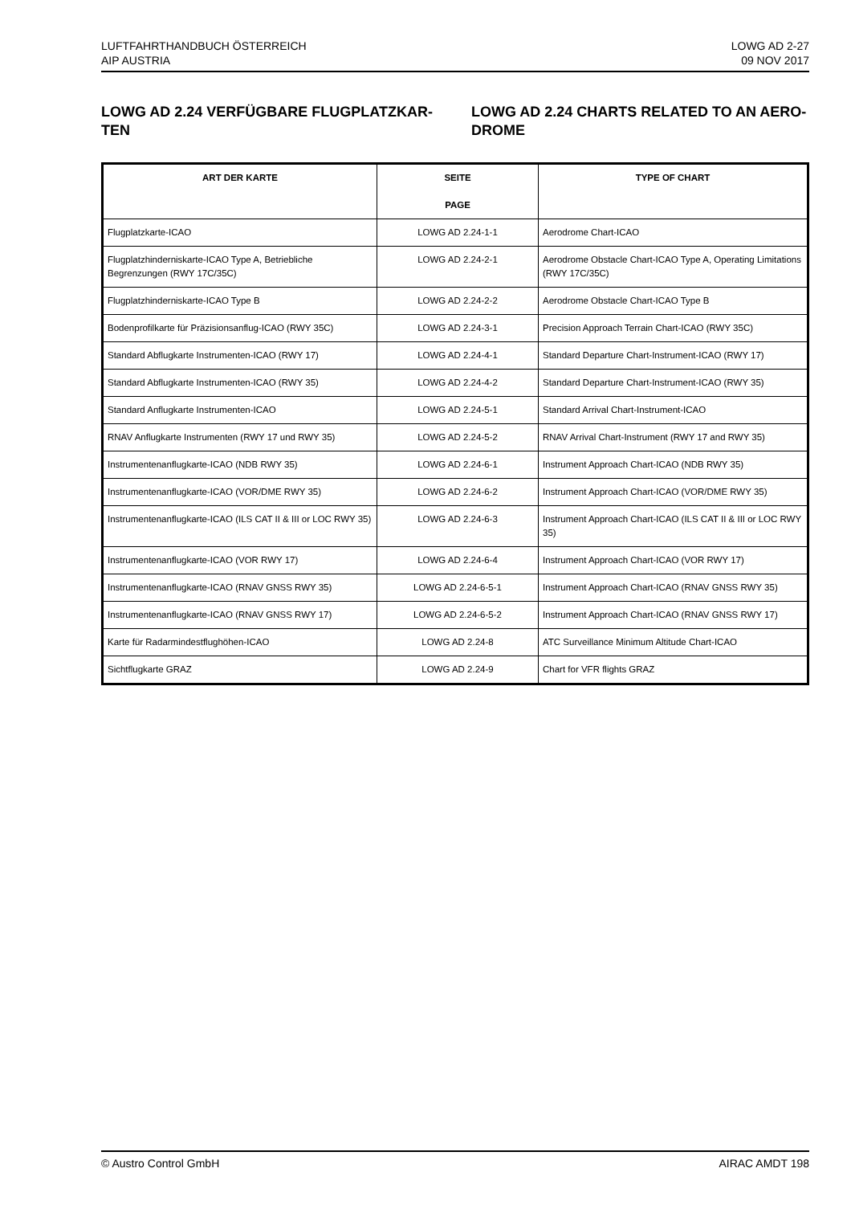LUFTFAHRTHANDBUCH ÖSTERREICH
AIP AUSTRIA
LOWG AD 2-27
09 NOV 2017
LOWG AD 2.24 VERFÜGBARE FLUGPLATZKAR-TEN
LOWG AD 2.24 CHARTS RELATED TO AN AERO-DROME
| ART DER KARTE | SEITE PAGE | TYPE OF CHART |
| --- | --- | --- |
| Flugplatzkarte-ICAO | LOWG AD 2.24-1-1 | Aerodrome Chart-ICAO |
| Flugplatzhinderniskarte-ICAO Type A, Betriebliche Begrenzungen (RWY 17C/35C) | LOWG AD 2.24-2-1 | Aerodrome Obstacle Chart-ICAO Type A, Operating Limitations (RWY 17C/35C) |
| Flugplatzhinderniskarte-ICAO Type B | LOWG AD 2.24-2-2 | Aerodrome Obstacle Chart-ICAO Type B |
| Bodenprofilkarte für Präzisionsanflug-ICAO (RWY 35C) | LOWG AD 2.24-3-1 | Precision Approach Terrain Chart-ICAO (RWY 35C) |
| Standard Abflugkarte Instrumenten-ICAO (RWY 17) | LOWG AD 2.24-4-1 | Standard Departure Chart-Instrument-ICAO (RWY 17) |
| Standard Abflugkarte Instrumenten-ICAO (RWY 35) | LOWG AD 2.24-4-2 | Standard Departure Chart-Instrument-ICAO (RWY 35) |
| Standard Anflugkarte Instrumenten-ICAO | LOWG AD 2.24-5-1 | Standard Arrival Chart-Instrument-ICAO |
| RNAV Anflugkarte Instrumenten (RWY 17 und RWY 35) | LOWG AD 2.24-5-2 | RNAV Arrival Chart-Instrument (RWY 17 and RWY 35) |
| Instrumentenanflugkarte-ICAO (NDB RWY 35) | LOWG AD 2.24-6-1 | Instrument Approach Chart-ICAO (NDB RWY 35) |
| Instrumentenanflugkarte-ICAO (VOR/DME RWY 35) | LOWG AD 2.24-6-2 | Instrument Approach Chart-ICAO (VOR/DME RWY 35) |
| Instrumentenanflugkarte-ICAO (ILS CAT II & III or LOC RWY 35) | LOWG AD 2.24-6-3 | Instrument Approach Chart-ICAO (ILS CAT II & III or LOC RWY 35) |
| Instrumentenanflugkarte-ICAO (VOR RWY 17) | LOWG AD 2.24-6-4 | Instrument Approach Chart-ICAO (VOR RWY 17) |
| Instrumentenanflugkarte-ICAO (RNAV GNSS RWY 35) | LOWG AD 2.24-6-5-1 | Instrument Approach Chart-ICAO (RNAV GNSS RWY 35) |
| Instrumentenanflugkarte-ICAO (RNAV GNSS RWY 17) | LOWG AD 2.24-6-5-2 | Instrument Approach Chart-ICAO (RNAV GNSS RWY 17) |
| Karte für Radarmindestflughöhen-ICAO | LOWG AD 2.24-8 | ATC Surveillance Minimum Altitude Chart-ICAO |
| Sichtflugkarte GRAZ | LOWG AD 2.24-9 | Chart for VFR flights GRAZ |
© Austro Control GmbH AIRAC AMDT 198